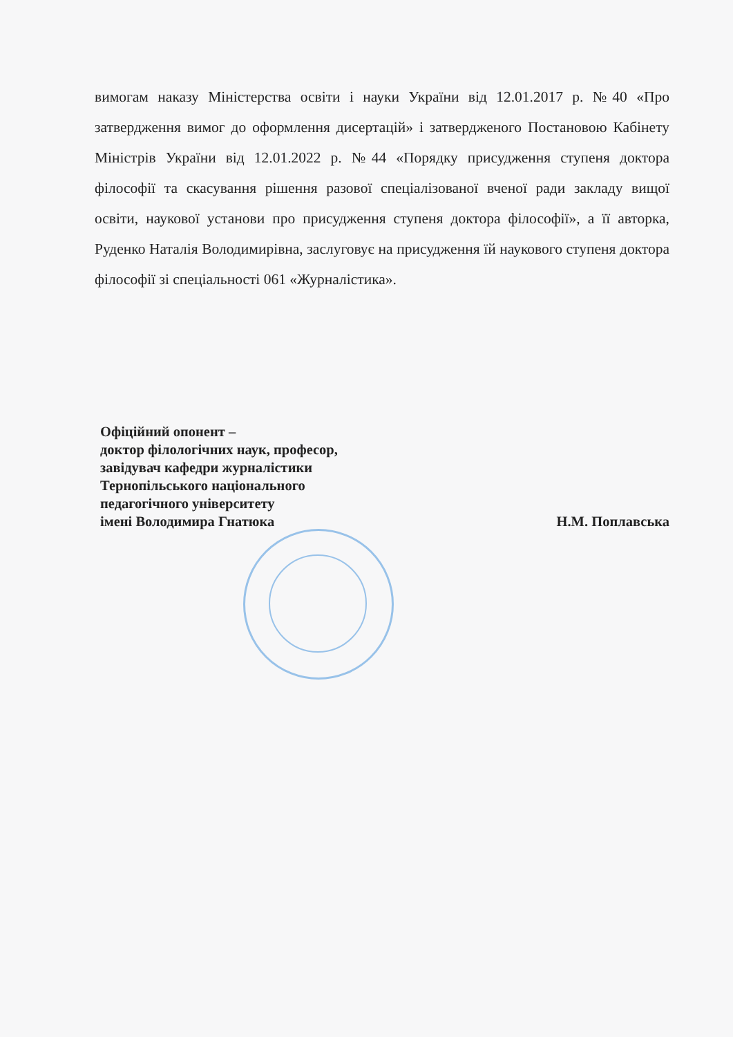вимогам наказу Міністерства освіти і науки України від 12.01.2017 р. №40 «Про затвердження вимог до оформлення дисертацій» і затвердженого Постановою Кабінету Міністрів України від 12.01.2022 р. №44 «Порядку присудження ступеня доктора філософії та скасування рішення разової спеціалізованої вченої ради закладу вищої освіти, наукової установи про присудження ступеня доктора філософії», а її авторка, Руденко Наталія Володимирівна, заслуговує на присудження їй наукового ступеня доктора філософії зі спеціальності 061 «Журналістика».
Офіційний опонент –
доктор філологічних наук, професор,
завідувач кафедри журналістики
Тернопільського національного
педагогічного університету
імені Володимира Гнатюка
Н.М. Поплавська